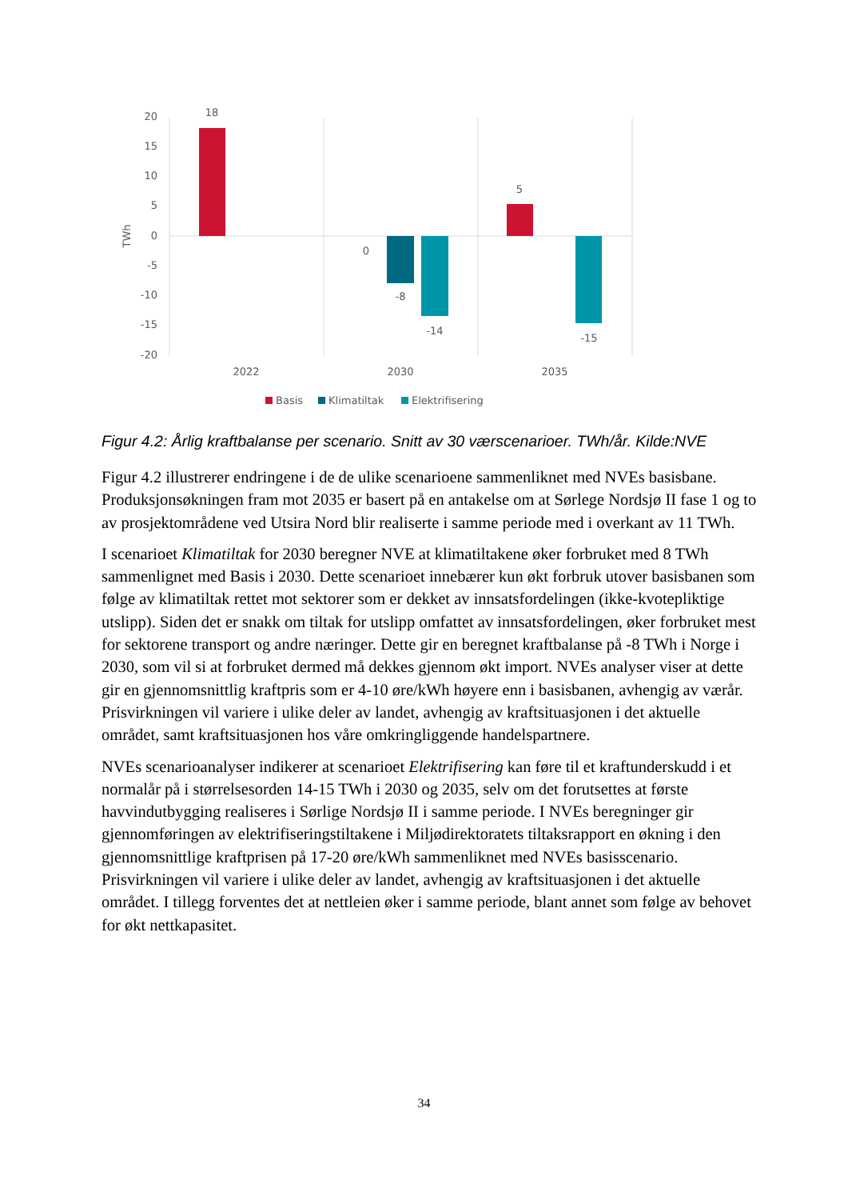20
15
10
5
0
-5
-10
-15
-20
TWh
18
0
-8
-14
5
-15
2022
2030
2035
Basis
Klimatiltak
Elektrifisering
Figur 4.2: Årlig kraftbalanse per scenario. Snitt av 30 værscenarioer. TWh/år. Kilde:NVE
Figur 4.2 illustrerer endringene i de de ulike scenarioene sammenliknet med NVEs basisbane. Produksjonsøkningen fram mot 2035 er basert på en antakelse om at Sørlege Nordsjø II fase 1 og to av prosjektområdene ved Utsira Nord blir realiserte i samme periode med i overkant av 11 TWh.
I scenarioet Klimatiltak for 2030 beregner NVE at klimatiltakene øker forbruket med 8 TWh sammenlignet med Basis i 2030. Dette scenarioet innebærer kun økt forbruk utover basisbanen som følge av klimatiltak rettet mot sektorer som er dekket av innsatsfordelingen (ikke-kvotepliktige utslipp). Siden det er snakk om tiltak for utslipp omfattet av innsatsfordelingen, øker forbruket mest for sektorene transport og andre næringer. Dette gir en beregnet kraftbalanse på -8 TWh i Norge i 2030, som vil si at forbruket dermed må dekkes gjennom økt import. NVEs analyser viser at dette gir en gjennomsnittlig kraftpris som er 4-10 øre/kWh høyere enn i basisbanen, avhengig av værår. Prisvirkningen vil variere i ulike deler av landet, avhengig av kraftsituasjonen i det aktuelle området, samt kraftsituasjonen hos våre omkringliggende handelspartnere.
NVEs scenarioanalyser indikerer at scenarioet Elektrifisering kan føre til et kraftunderskudd i et normalår på i størrelsesorden 14-15 TWh i 2030 og 2035, selv om det forutsettes at første havvindutbygging realiseres i Sørlige Nordsjø II i samme periode. I NVEs beregninger gir gjennomføringen av elektrifiseringstiltakene i Miljødirektoratets tiltaksrapport en økning i den gjennomsnittlige kraftprisen på 17-20 øre/kWh sammenliknet med NVEs basisscenario. Prisvirkningen vil variere i ulike deler av landet, avhengig av kraftsituasjonen i det aktuelle området. I tillegg forventes det at nettleien øker i samme periode, blant annet som følge av behovet for økt nettkapasitet.
34